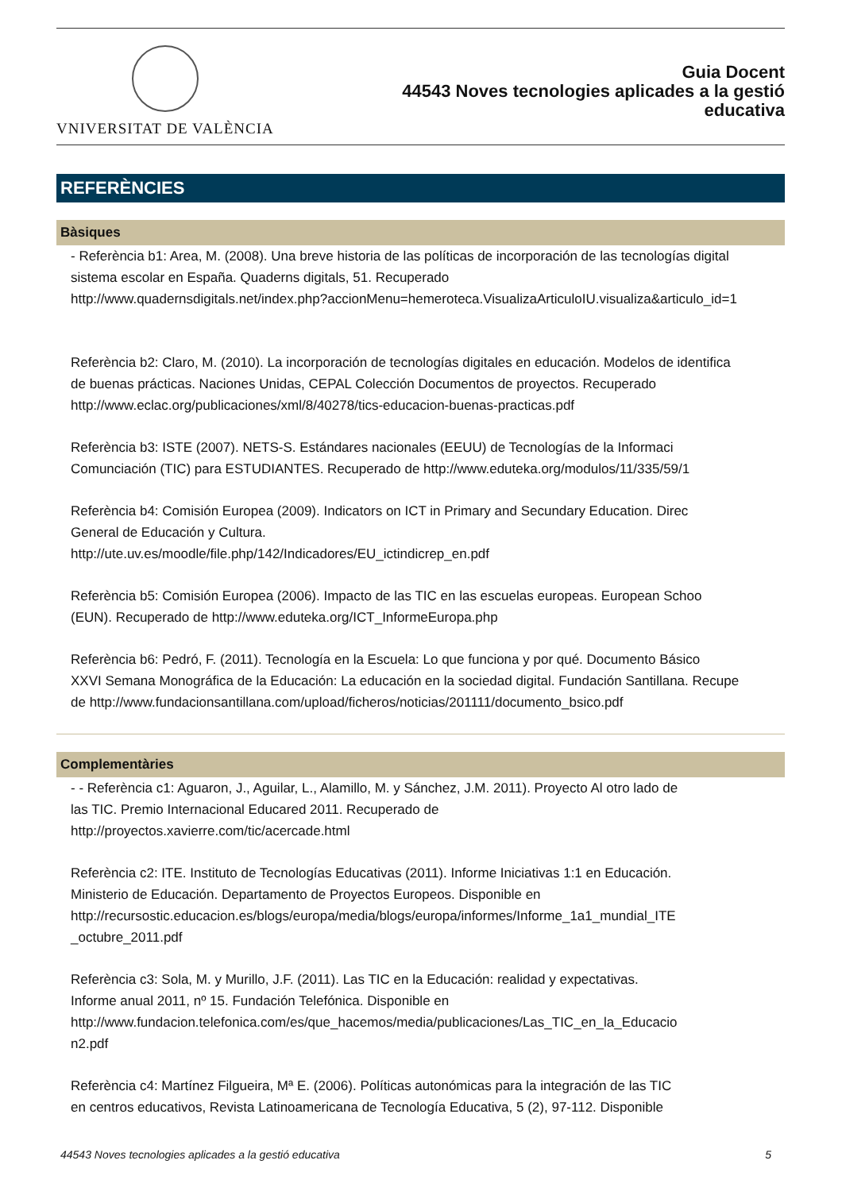VNIVERSITAT DE VALÈNCIA
Guia Docent
44543 Noves tecnologies aplicades a la gestió
educativa
REFERÈNCIES
Bàsiques
- Referència b1: Area, M. (2008). Una breve historia de las políticas de incorporación de las tecnologías digital
sistema escolar en España. Quaderns digitals, 51. Recuperado
http://www.quadernsdigitals.net/index.php?accionMenu=hemeroteca.VisualizaArticuloIU.visualiza&articulo_id=1
Referència b2: Claro, M. (2010). La incorporación de tecnologías digitales en educación. Modelos de identifica
de buenas prácticas. Naciones Unidas, CEPAL Colección Documentos de proyectos. Recuperado
http://www.eclac.org/publicaciones/xml/8/40278/tics-educacion-buenas-practicas.pdf
Referència b3: ISTE (2007). NETS-S. Estándares nacionales (EEUU) de Tecnologías de la Informaci
Comunciación (TIC) para ESTUDIANTES. Recuperado de http://www.eduteka.org/modulos/11/335/59/1
Referència b4: Comisión Europea (2009). Indicators on ICT in Primary and Secundary Education. Direc
General de Educación y Cultura.
http://ute.uv.es/moodle/file.php/142/Indicadores/EU_ictindicrep_en.pdf
Referència b5: Comisión Europea (2006). Impacto de las TIC en las escuelas europeas. European Schoo
(EUN). Recuperado de http://www.eduteka.org/ICT_InformeEuropa.php
Referència b6: Pedró, F. (2011). Tecnología en la Escuela: Lo que funciona y por qué. Documento Básico
XXVI Semana Monográfica de la Educación: La educación en la sociedad digital. Fundación Santillana. Recupe
de http://www.fundacionsantillana.com/upload/ficheros/noticias/201111/documento_bsico.pdf
Complementàries
- - Referència c1: Aguaron, J., Aguilar, L., Alamillo, M. y Sánchez, J.M. 2011). Proyecto Al otro lado de
las TIC. Premio Internacional Educared 2011. Recuperado de
http://proyectos.xavierre.com/tic/acercade.html
Referència c2: ITE. Instituto de Tecnologías Educativas (2011). Informe Iniciativas 1:1 en Educación.
Ministerio de Educación. Departamento de Proyectos Europeos. Disponible en
http://recursostic.educacion.es/blogs/europa/media/blogs/europa/informes/Informe_1a1_mundial_ITE
_octubre_2011.pdf
Referència c3: Sola, M. y Murillo, J.F. (2011). Las TIC en la Educación: realidad y expectativas.
Informe anual 2011, nº 15. Fundación Telefónica. Disponible en
http://www.fundacion.telefonica.com/es/que_hacemos/media/publicaciones/Las_TIC_en_la_Educacio
n2.pdf
Referència c4: Martínez Filgueira, Mª E. (2006). Políticas autonómicas para la integración de las TIC
en centros educativos, Revista Latinoamericana de Tecnología Educativa, 5 (2), 97-112. Disponible
44543 Noves tecnologies aplicades a la gestió educativa 5